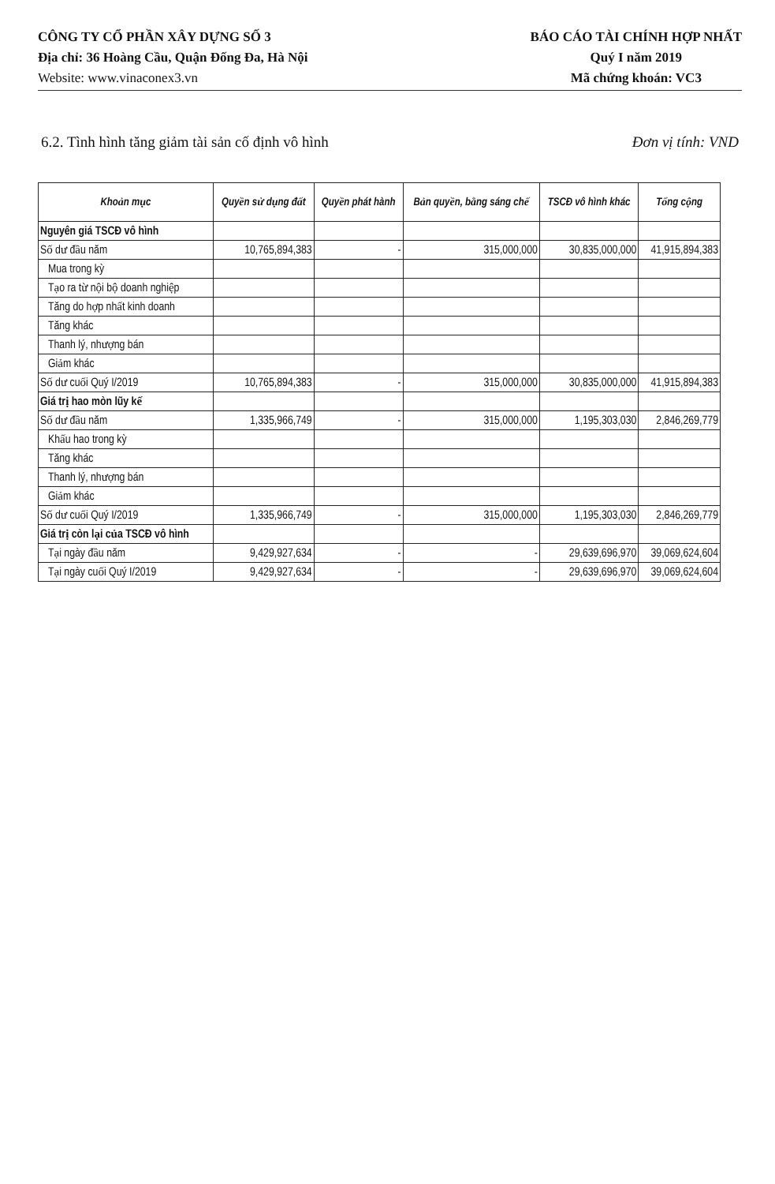CÔNG TY CỔ PHẦN XÂY DỰNG SỐ 3
Địa chỉ: 36 Hoàng Cầu, Quận Đống Đa, Hà Nội
Website: www.vinaconex3.vn
BÁO CÁO TÀI CHÍNH HỢP NHẤT
Quý I năm 2019
Mã chứng khoán: VC3
6.2. Tình hình tăng giảm tài sản cố định vô hình Đơn vị tính: VND
| Khoản mục | Quyền sử dụng đất | Quyền phát hành | Bản quyền, bằng sáng chế | TSCĐ vô hình khác | Tổng cộng |
| --- | --- | --- | --- | --- | --- |
| Nguyên giá TSCĐ vô hình | | | | | |
| Số dư đầu năm | 10,765,894,383 | - | 315,000,000 | 30,835,000,000 | 41,915,894,383 |
| Mua trong kỳ | | | | | |
| Tạo ra từ nội bộ doanh nghiệp | | | | | |
| Tăng do hợp nhất kinh doanh | | | | | |
| Tăng khác | | | | | |
| Thanh lý, nhượng bán | | | | | |
| Giảm khác | | | | | |
| Số dư cuối Quý I/2019 | 10,765,894,383 | - | 315,000,000 | 30,835,000,000 | 41,915,894,383 |
| Giá trị hao mòn lũy kế | | | | | |
| Số dư đầu năm | 1,335,966,749 | - | 315,000,000 | 1,195,303,030 | 2,846,269,779 |
| Khấu hao trong kỳ | | | | | |
| Tăng khác | | | | | |
| Thanh lý, nhượng bán | | | | | |
| Giảm khác | | | | | |
| Số dư cuối Quý I/2019 | 1,335,966,749 | - | 315,000,000 | 1,195,303,030 | 2,846,269,779 |
| Giá trị còn lại của TSCĐ vô hình | | | | | |
| Tại ngày đầu năm | 9,429,927,634 | - | - | 29,639,696,970 | 39,069,624,604 |
| Tại ngày cuối Quý I/2019 | 9,429,927,634 | - | - | 29,639,696,970 | 39,069,624,604 |